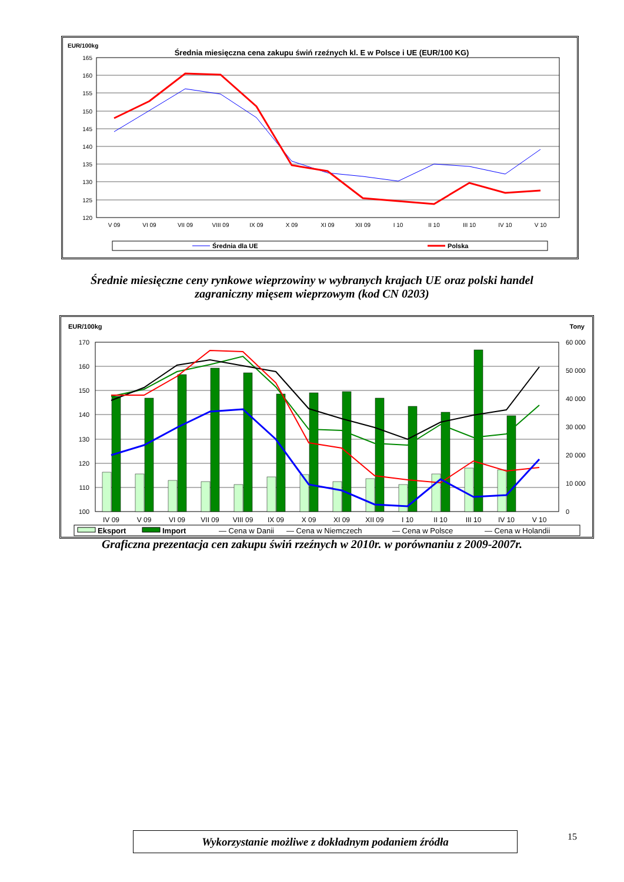EUR/100kg
Średnia miesięczna cena zakupu świń rzeźnych kl. E w Polsce i UE (EUR/100 KG)
165
160
155
150
145
140
135
130
125
120
V 09
VI 09
VII 09
VIII 09
IX 09
X 09
XI 09
XII 09
I 10
II 10
III 10
IV 10
V 10
Średnia dla UE
Polska
Średnie miesięczne ceny rynkowe wieprzowiny w wybranych krajach UE oraz polski handel
zagraniczny mięsem wieprzowym (kod CN 0203)
EUR/100kg
Tony
170
160
150
140
130
120
110
100
60 000
50 000
40 000
30 000
20 000
10 000
0
IV 09
V 09
VI 09
VII 09
VIII 09
IX 09
X 09
XI 09
XII 09
I 10
II 10
III 10
IV 10
V 10
Eksport
Import
— Cena w Danii
— Cena w Niemczech
— Cena w Polsce
— Cena w Holandii
Graficzna prezentacja cen zakupu świń rzeźnych w 2010r. w porównaniu z 2009-2007r.
Wykorzystanie możliwe z dokładnym podaniem źródła 15